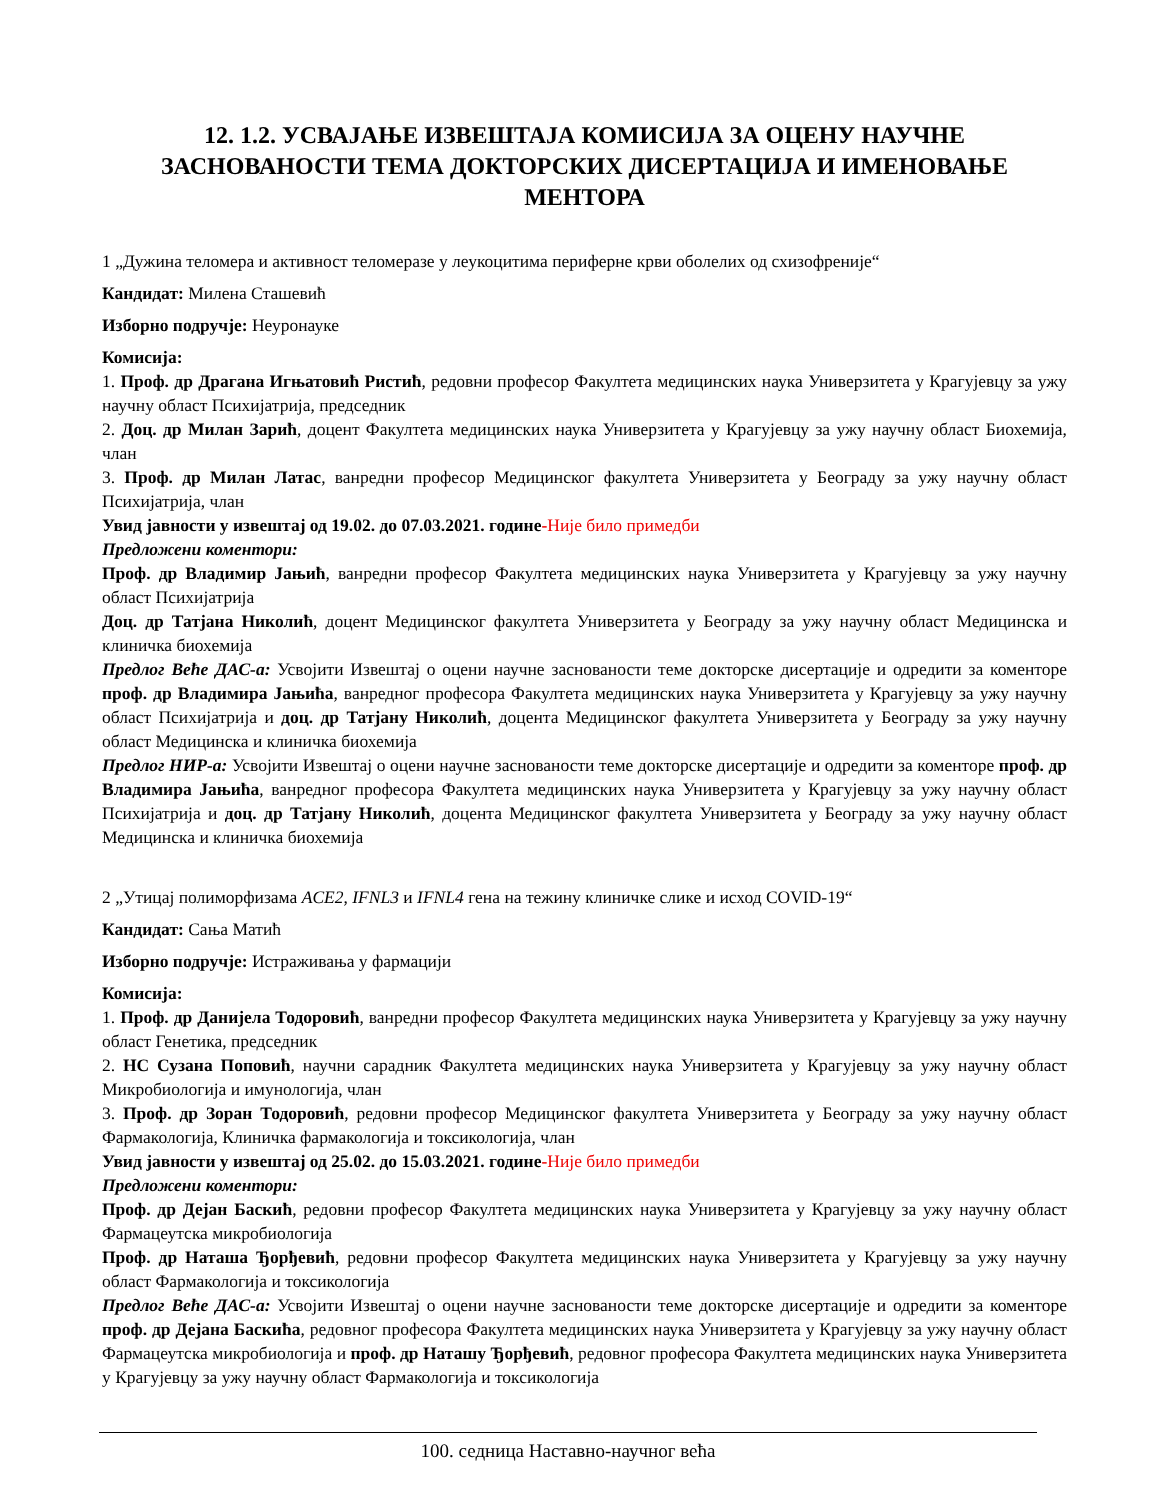12. 1.2. УСВАЈАЊЕ ИЗВЕШТАЈА КОМИСИЈА ЗА ОЦЕНУ НАУЧНЕ ЗАСНОВАНОСТИ ТЕМА ДОКТОРСКИХ ДИСЕРТАЦИЈА И ИМЕНОВАЊЕ МЕНТОРА
1 „Дужина теломера и активност теломеразе у леукоцитима периферне крви оболелих од схизофреније“
Кандидат: Милена Сташевић
Изборно подручје: Неуронауке
Комисија:
1. Проф. др Драгана Игњатовић Ристић, редовни професор Факултета медицинских наука Универзитета у Крагујевцу за ужу научну област Психијатрија, председник
2. Доц. др Милан Зарић, доцент Факултета медицинских наука Универзитета у Крагујевцу за ужу научну област Биохемија, члан
3. Проф. др Милан Латас, ванредни професор Медицинског факултета Универзитета у Београду за ужу научну област Психијатрија, члан
Увид јавности у извештај од 19.02. до 07.03.2021. године-Није било примедби
Предложени коментори:
Проф. др Владимир Јањић, ванредни професор Факултета медицинских наука Универзитета у Крагујевцу за ужу научну област Психијатрија
Доц. др Татјана Николић, доцент Медицинског факултета Универзитета у Београду за ужу научну област Медицинска и клиничка биохемија
Предлог Веће ДАС-а: Усвојити Извештај о оцени научне заснованости теме докторске дисертације и одредити за коменторе проф. др Владимира Јањића, ванредног професора Факултета медицинских наука Универзитета у Крагујевцу за ужу научну област Психијатрија и доц. др Татјану Николић, доцента Медицинског факултета Универзитета у Београду за ужу научну област Медицинска и клиничка биохемија
Предлог НИР-а: Усвојити Извештај о оцени научне заснованости теме докторске дисертације и одредити за коменторе проф. др Владимира Јањића, ванредног професора Факултета медицинских наука Универзитета у Крагујевцу за ужу научну област Психијатрија и доц. др Татјану Николић, доцента Медицинског факултета Универзитета у Београду за ужу научну област Медицинска и клиничка биохемија
2 „Утицај полиморфизама ACE2, IFNL3 и IFNL4 гена на тежину клиничке слике и исход COVID-19“
Кандидат: Сања Матић
Изборно подручје: Истраживања у фармацији
Комисија:
1. Проф. др Данијела Тодоровић, ванредни професор Факултета медицинских наука Универзитета у Крагујевцу за ужу научну област Генетика, председник
2. НС Сузана Поповић, научни сарадник Факултета медицинских наука Универзитета у Крагујевцу за ужу научну област Микробиологија и имунологија, члан
3. Проф. др Зоран Тодоровић, редовни професор Медицинског факултета Универзитета у Београду за ужу научну област Фармакологија, Клиничка фармакологија и токсикологија, члан
Увид јавности у извештај од 25.02. до 15.03.2021. године-Није било примедби
Предложени коментори:
Проф. др Дејан Баскић, редовни професор Факултета медицинских наука Универзитета у Крагујевцу за ужу научну област Фармацеутска микробиологија
Проф. др Наташа Ђорђевић, редовни професор Факултета медицинских наука Универзитета у Крагујевцу за ужу научну област Фармакологија и токсикологија
Предлог Веће ДАС-а: Усвојити Извештај о оцени научне заснованости теме докторске дисертације и одредити за коменторе проф. др Дејана Баскића, редовног професора Факултета медицинских наука Универзитета у Крагујевцу за ужу научну област Фармацеутска микробиологија и проф. др Наташу Ђорђевић, редовног професора Факултета медицинских наука Универзитета у Крагујевцу за ужу научну област Фармакологија и токсикологија
100. седница Наставно-научног већа